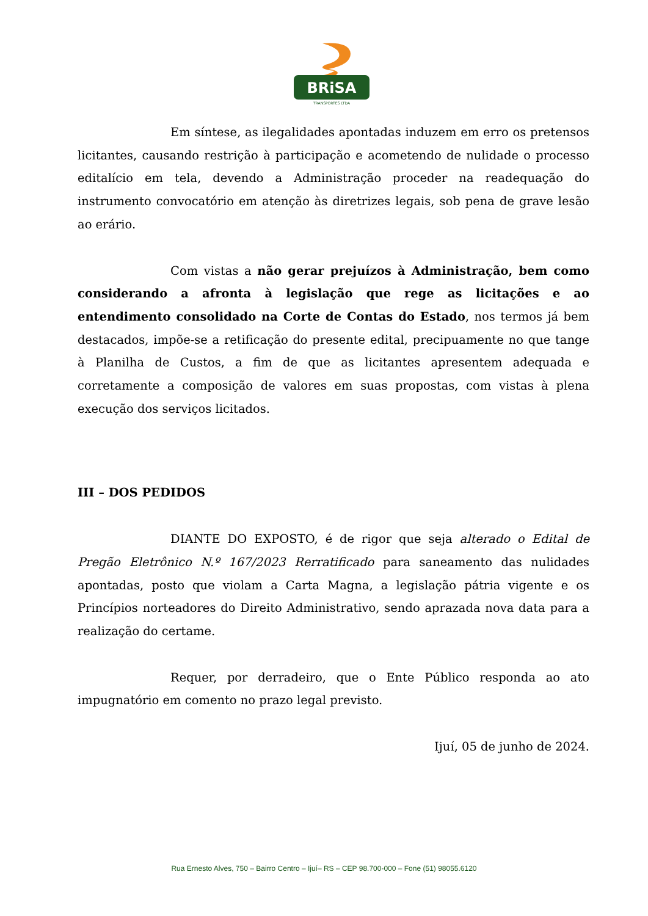BRiSA
TRANSPORTES LTDA
Em síntese, as ilegalidades apontadas induzem em erro os pretensos licitantes, causando restrição à participação e acometendo de nulidade o processo editalício em tela, devendo a Administração proceder na readequação do instrumento convocatório em atenção às diretrizes legais, sob pena de grave lesão ao erário.
Com vistas a não gerar prejuízos à Administração, bem como considerando a afronta à legislação que rege as licitações e ao entendimento consolidado na Corte de Contas do Estado, nos termos já bem destacados, impõe-se a retificação do presente edital, precipuamente no que tange à Planilha de Custos, a fim de que as licitantes apresentem adequada e corretamente a composição de valores em suas propostas, com vistas à plena execução dos serviços licitados.
III – DOS PEDIDOS
DIANTE DO EXPOSTO, é de rigor que seja alterado o Edital de Pregão Eletrônico N.º 167/2023 Rerratificado para saneamento das nulidades apontadas, posto que violam a Carta Magna, a legislação pátria vigente e os Princípios norteadores do Direito Administrativo, sendo aprazada nova data para a realização do certame.
Requer, por derradeiro, que o Ente Público responda ao ato impugnatório em comento no prazo legal previsto.
Ijuí, 05 de junho de 2024.
Rua Ernesto Alves, 750 – Bairro Centro – Ijuí– RS – CEP 98.700-000 – Fone (51) 98055.6120